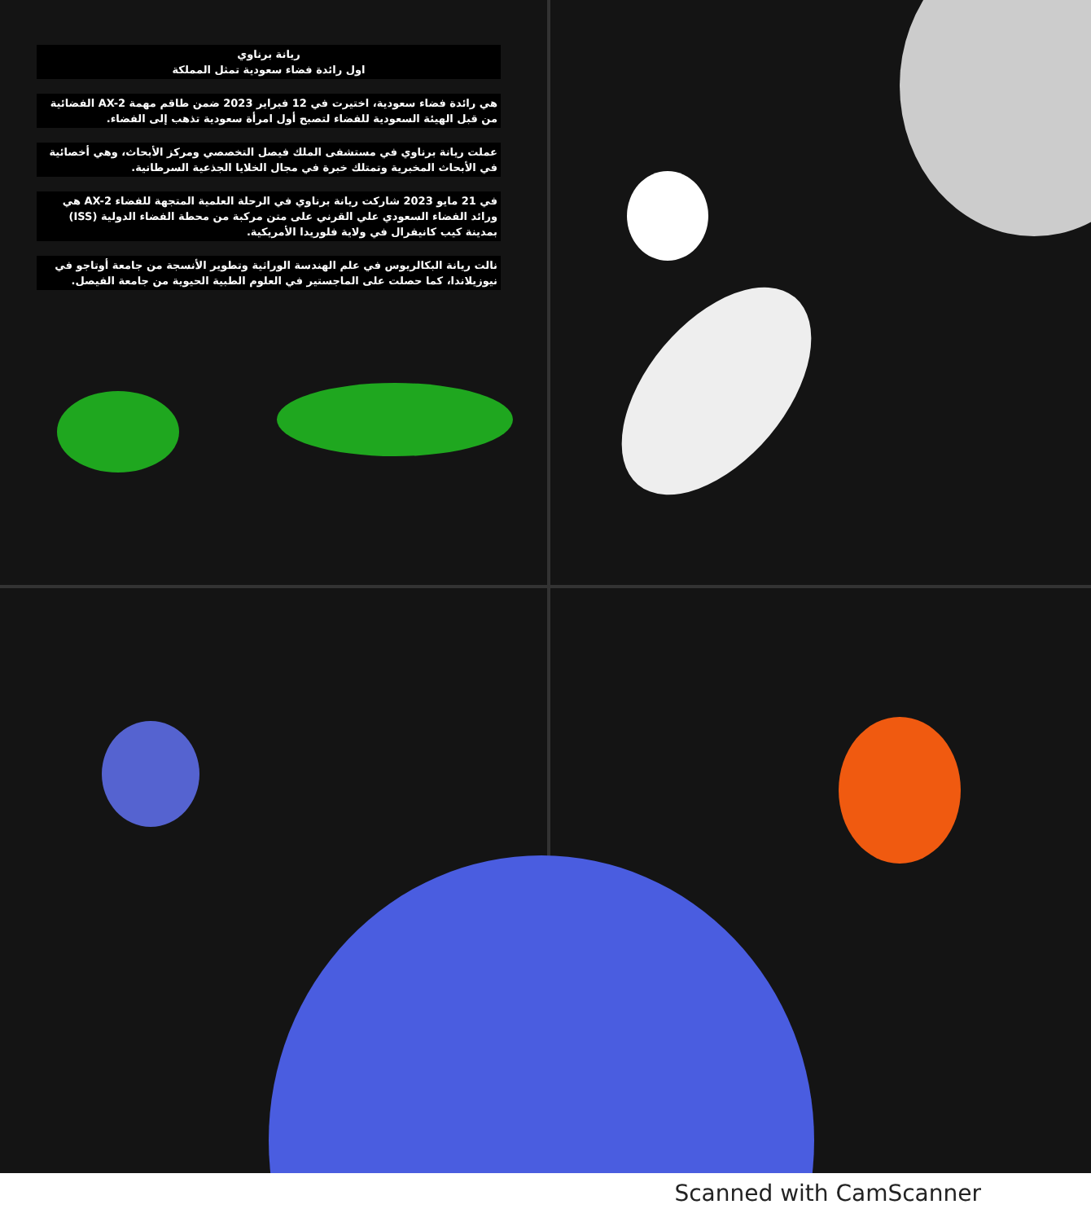ريانة برناوي
اول رائدة فضاء سعودية تمثل المملكة
هي رائدة فضاء سعودية، اختيرت في 12 فبراير 2023 ضمن طاقم مهمة AX-2 الفضائية من قبل الهيئة السعودية للفضاء لتصبح أول امرأة سعودية تذهب إلى الفضاء.
عملت ريانة برناوي في مستشفى الملك فيصل التخصصي ومركز الأبحاث، وهي أخصائية في الأبحاث المخبرية وتمتلك خبرة في مجال الخلايا الجذعية السرطانية.
في 21 مايو 2023 شاركت ريانة برناوي في الرحلة العلمية المتجهة للفضاء AX-2 هي ورائد الفضاء السعودي علي القرني على متن مركبة من محطة الفضاء الدولية (ISS) بمدينة كيب كانيفرال في ولاية فلوريدا الأمريكية.
نالت ريانة البكالريوس في علم الهندسة الوراثية وتطوير الأنسجة من جامعة أوتاجو في نيوزيلاندا، كما حصلت على الماجستير في العلوم الطبية الحيوية من جامعة الفيصل.
Scanned with CamScanner